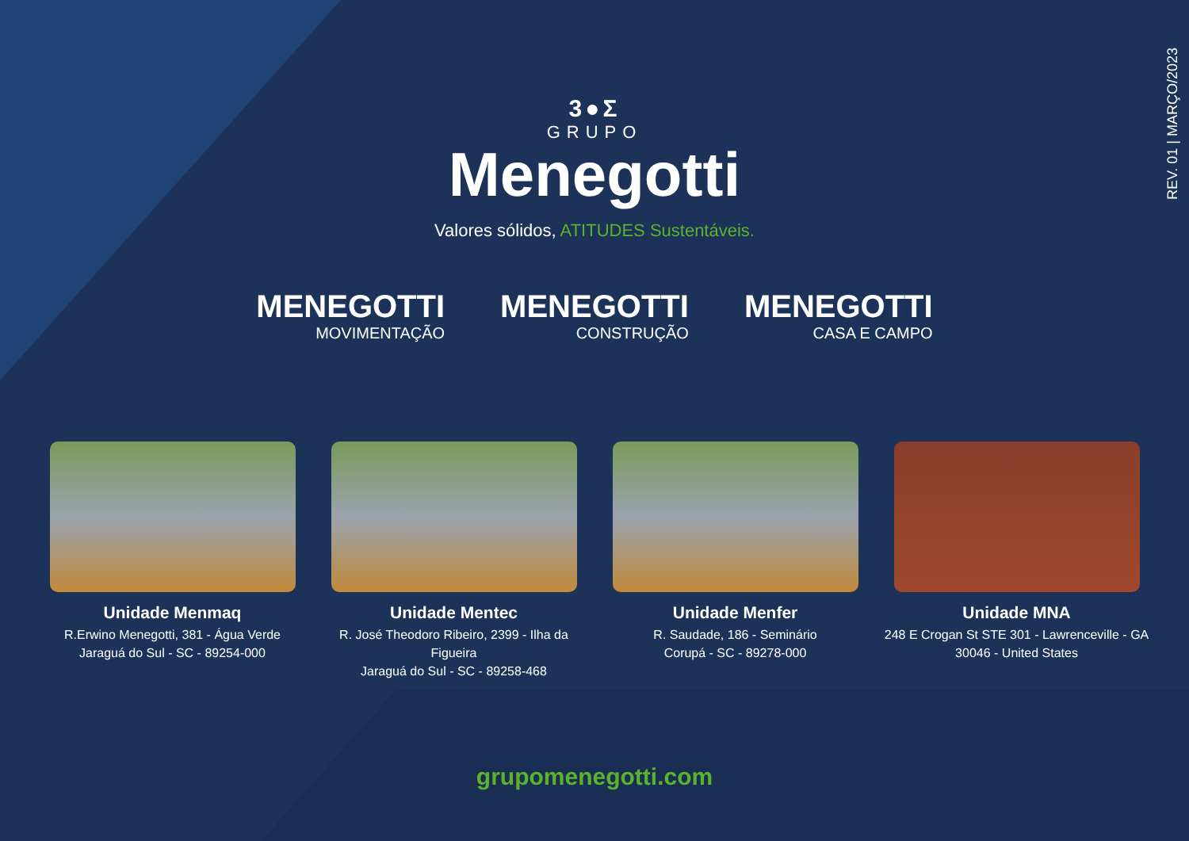REV. 01 | MARÇO/2023
3●Σ
GRUPO
Menegotti
Valores sólidos, ATITUDES Sustentáveis.
MENEGOTTI
MOVIMENTAÇÃO
MENEGOTTI
CONSTRUÇÃO
MENEGOTTI
CASA E CAMPO
Unidade Menmaq
R.Erwino Menegotti, 381 - Água Verde
Jaraguá do Sul - SC - 89254-000
Unidade Mentec
R. José Theodoro Ribeiro, 2399 - Ilha da Figueira
Jaraguá do Sul - SC - 89258-468
Unidade Menfer
R. Saudade, 186 - Seminário
Corupá - SC - 89278-000
Unidade MNA
248 E Crogan St STE 301 - Lawrenceville - GA
30046 - United States
grupomenegotti.com